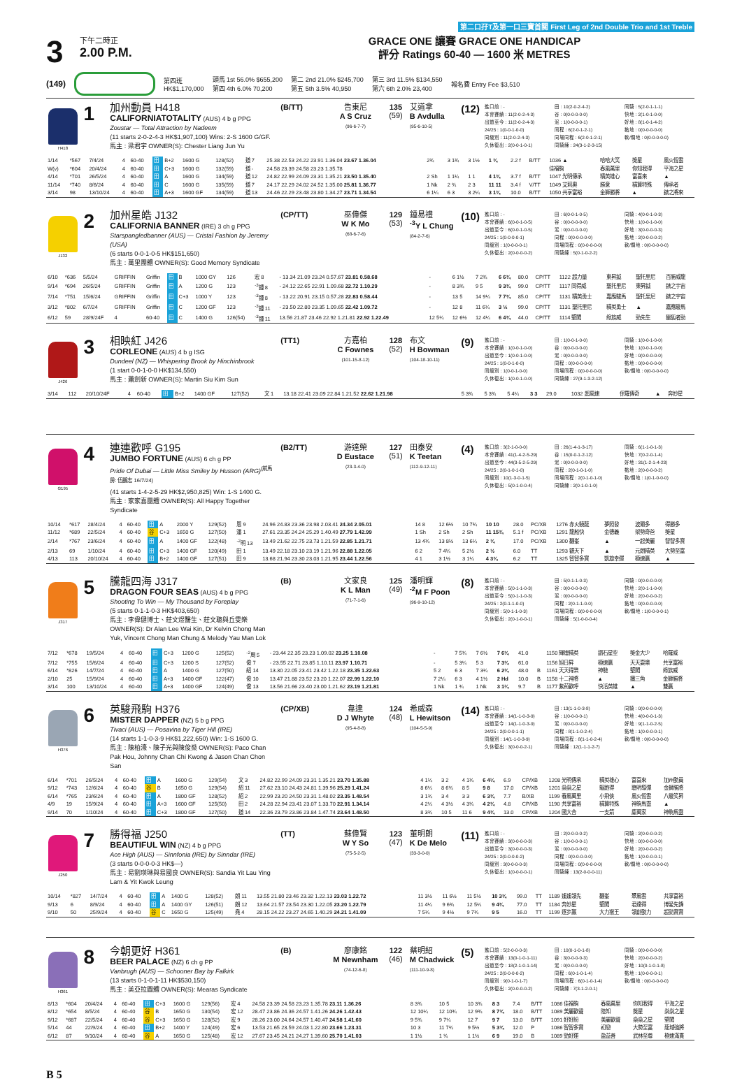第二口孖T及第一口三寶首關 First Leg of 2nd Double Trio and 1st Treble
3
下午二時正
2.00 P.M.
GRACE ONE 讓賽 GRACE ONE HANDICAP
評分 Ratings 60-40 — 1600 米 METRES
(149) 第四班
HK$1,170,000 頭馬 1st 56.0% $655,200
第四 4th 6.0% 70,200 第二 2nd 21.0% $245,700
第五 5th 3.5% 40,950 第三 3rd 11.5% $134,550
第六 6th 2.0% 23,400 報名費 Entry Fee $3,510
H418
1
加州動員 H418
CALIFORNIATOTALITY (AUS) 4 b g PPG
Zoustar — Total Attraction by Nadeem
(11 starts 2-0-2-4-3 HK$1,907,100) Wins: 2-S 1600 G/GF.
馬主 : 梁君宇 OWNER(S): Chester Liang Jun Yu
(B/TT)
告東尼
A S Cruz
(96-6-7-7)
135
(59)
艾道拿
B Avdulla
(95-6-10-5)
(12)
進口前 : -
本會賽績 : 11(2-0-2-4-3)
出道至今 : 11(2-0-2-4-3)
24/25 : 1(0-0-1-0-0)
同級別 : 11(2-0-2-4-3)
久休復出 : 2(0-0-1-0-1) 田 : 10(2-0-2-4-2)
谷 : 0(0-0-0-0-0)
泥 : 1(0-0-0-0-1)
同程 : 6(2-0-1-2-1)
同場同程 : 6(2-0-1-2-1)
同騎練 : 24(3-1-2-3-15) 同騎 : 5(2-0-1-1-1)
快地 : 2(1-0-1-0-0)
好地 : 8(1-0-1-4-2)
黏地 : 0(0-0-0-0-0)
軟/爛地 : 0(0-0-0-0-0)
| 1/14 | *567 | 7/4/24 | 4 | 60-40 | 田 | B+2 | 1600 G | 128(52) | 道 7 | 25.38 22.53 24.22 23.91 1.36.04 23.67 1.36.04 | 2¾ | 3 1¾ | 3 1½ | 1 ¾ | 2.2 f | B/TT | 1036 ▲ | 哈哈大笑 | 奬星 | 風火恆雲 |
| W(v) | *604 | 20/4/24 | 4 | 60-40 | 田 | C+3 | 1600 G | 132(59) | 道 - | 24.58 23.39 24.58 23.23 1.35.78 | | | | | | | 佳福駒 | 春風萬里 | 你知我得 | 平海之星 |
| 4/14 | *701 | 26/5/24 | 4 | 60-40 | 田 | A | 1600 G | 134(59) | 道 12 | 24.82 22.99 24.09 23.31 1.35.21 23.50 1.35.40 | 2 Sh | 1 1¼ | 1 1 | 4 1¾ | 3.7 f | B/TT | 1047 光明傳承 | 精英雄心 | 富喜來 | ▲ |
| 11/14 | *740 | 8/6/24 | 4 | 60-40 | 田 | C | 1600 G | 135(59) | 道 7 | 24.17 22.29 24.02 24.52 1.35.00 25.81 1.36.77 | 1 Nk | 2 ¾ | 2 3 | 11 11 | 3.4 f | V/TT | 1049 艾莉奧 | 勝意 | 精算特殊 | 傳承者 |
| 3/14 | 98 | 13/10/24 | 4 | 60-40 | 田 | A+3 | 1600 GF | 134(59) | 道 13 | 24.46 22.29 23.48 23.80 1.34.27 23.71 1.34.54 | 6 1¼ | 6 3 | 3 2¼ | 3 1¾ | 10.0 | B/TT | 1050 共享富裕 | 金獅勝將 | ▲ | 錶之將來 |
J132
2
加州星皓 J132
CALIFORNIA BANNER (IRE) 3 ch g PPG
Starspangledbanner (AUS) — Cristal Fashion by Jeremy (USA)
(6 starts 0-0-1-0-5 HK$151,650)
馬主 : 萬里團體 OWNER(S): Good Memory Syndicate
(CP/TT)
巫偉傑
W K Mo
(68-6-7-6)
129
(53)
鍾易禮
<sup>-3</sup>Y L Chung
(84-2-7-6)
(10)
進口前 : -
本會賽績 : 6(0-0-1-0-5)
出道至今 : 6(0-0-1-0-5)
24/25 : 1(0-0-0-0-1)
同級別 : 1(0-0-0-0-1)
久休復出 : 2(0-0-0-0-2) 田 : 6(0-0-1-0-5)
谷 : 0(0-0-0-0-0)
泥 : 0(0-0-0-0-0)
同程 : 0(0-0-0-0-0)
同場同程 : 0(0-0-0-0-0)
同騎練 : 5(0-1-0-2-2) 同騎 : 4(0-0-1-0-3)
快地 : 1(0-0-1-0-0)
好地 : 3(0-0-0-0-3)
黏地 : 2(0-0-0-0-2)
軟/爛地 : 0(0-0-0-0-0)
| 6/10 | *636 | 5/5/24 | GRIFFIN | Griffin | 田 | B | 1000 GY | 126 | 宏 8 | - 13.34 21.09 23.24 0.57.67 23.81 0.58.68 | - | 6 1½ | 7 2¾ | 6 6¾ | 80.0 | CP/TT | 1122 超力量 | 東昇鉞 | 聖托里尼 | 百勝威龍 |
| 9/14 | *694 | 26/5/24 | GRIFFIN | Griffin | 田 | A | 1200 G | 123 | <sup>-3</sup>鍾 8 | - 24.12 22.65 22.91 1.09.68 22.72 1.10.29 | - | 8 3¾ | 9 5 | 9 3¾ | 99.0 | CP/TT | 1117 同得威 | 聖托里尼 | 東昇鉞 | 錶之宇宙 |
| 7/14 | *751 | 15/6/24 | GRIFFIN | Griffin | 田 | C+3 | 1000 Y | 123 | <sup>-3</sup>鍾 8 | - 13.22 20.91 23.15 0.57.28 22.83 0.58.44 | - | 13 5 | 14 9¼ | 7 7¾ | 85.0 | CP/TT | 1131 精英勇士 | 嘉應駿馬 | 聖托里尼 | 錶之宇宙 |
| 3/12 | *802 | 6/7/24 | GRIFFIN | Griffin | 田 | C | 1200 GF | 123 | <sup>-3</sup>鍾 11 | - 23.50 22.80 23.35 1.09.65 22.42 1.09.72 | - | 12 8 | 11 6¼ | 3 ½ | 99.0 | CP/TT | 1131 聖托里尼 | 精英勇士 | ▲ | 嘉應駿馬 |
| 6/12 | 59 | 28/9/24F | 4 | 60-40 | 田 | C | 1400 G | 126(54) | <sup>-3</sup>鍾 11 | 13.56 21.87 23.46 22.92 1.21.81 22.92 1.22.49 | 12 5¼ | 12 6½ | 12 4¼ | 6 4¾ | 44.0 | CP/TT | 1114 堅闖 | 綠族威 | 勁先生 | 獵狐者勁 |
J426
3
相映紅 J426
CORLEONE (AUS) 4 b g ISG
Dundeel (NZ) — Whispering Brook by Hinchinbrook
(1 start 0-0-1-0-0 HK$134,550)
馬主 : 蕭劍新 OWNER(S): Martin Siu Kim Sun
(TT1)
方嘉柏
C Fownes
(101-15-8-12)
128
(52)
布文
H Bowman
(104-18-10-11)
(9)
進口前 : -
本會賽績 : 1(0-0-1-0-0)
出道至今 : 1(0-0-1-0-0)
24/25 : 1(0-0-1-0-0)
同級別 : 1(0-0-1-0-0)
久休復出 : 1(0-0-1-0-0) 田 : 1(0-0-1-0-0)
谷 : 0(0-0-0-0-0)
泥 : 0(0-0-0-0-0)
同程 : 0(0-0-0-0-0)
同場同程 : 0(0-0-0-0-0)
同騎練 : 27(9-1-3-2-12) 同騎 : 1(0-0-1-0-0)
快地 : 1(0-0-1-0-0)
好地 : 0(0-0-0-0-0)
黏地 : 0(0-0-0-0-0)
軟/爛地 : 0(0-0-0-0-0)
| 3/14 | 112 | 20/10/24F | 4 | 60-40 | 田 | B+2 | 1400 GF | 127(52) | 文 1 | 13.18 22.41 23.09 22.84 1.21.52 22.62 1.21.98 | 5 3¾ | 5 3¾ | 5 4¼ | 3 3 | 29.0 | | 1032 超風速 | 保羅傳奇 | ▲ | 奔妙星 |
G195
4
連連歡呼 G195
JUMBO FORTUNE (AUS) 6 ch g PP
Pride Of Dubai — Little Miss Smiley by Husson (ARG)<sup>(前馬房: 伍鵬志 16/7/24)</sup>
(41 starts 1-4-2-5-29 HK$2,950,825) Win: 1-S 1400 G.
馬主 : 家家喜團體 OWNER(S): All Happy Together Syndicate
(B2/TT)
游達榮
D Eustace
(23-3-4-0)
127
(51)
田泰安
K Teetan
(112-9-12-11)
(4)
進口前 : 3(2-1-0-0-0)
本會賽績 : 41(1-4-2-5-29)
出道至今 : 44(3-5-2-5-29)
24/25 : 2(0-1-0-1-0)
同級別 : 10(1-3-0-1-5)
久休復出 : 5(0-1-0-0-4) 田 : 26(1-4-1-3-17)
谷 : 15(0-0-1-2-12)
泥 : 0(0-0-0-0-0)
同程 : 2(0-1-0-1-0)
同場同程 : 2(0-1-0-1-0)
同騎練 : 2(0-1-0-1-0) 同騎 : 6(1-1-0-1-3)
快地 : 7(0-2-0-1-4)
好地 : 31(1-2-1-4-23)
黏地 : 2(0-0-0-0-2)
軟/爛地 : 1(0-1-0-0-0)
| 10/14 | *617 | 28/4/24 | 4 | 60-40 | 田 | A | 2000 Y | 129(52) | 恩 9 | 24.96 24.83 23.36 23.98 2.03.41 24.34 2.05.01 | 14 8 | 12 6½ | 10 7¾ | 10 10 | 28.0 | PC/XB | 1276 赤火驍龍 | 夢照發 | 波爾多 | 得勝多 |
| 11/12 | *689 | 22/5/24 | 4 | 60-40 | 谷 | C+3 | 1650 G | 127(50) | 潘 1 | 27.61 23.35 24.24 25.29 1.40.49 27.79 1.42.99 | 1 Sh | 2 Sh | 2 Sh | 11 15¾ | 5.1 f | PC/XB | 1291 龍船快 | 金德義 | 架勢奇爸 | 奬星 |
| 2/14 | *767 | 23/6/24 | 4 | 60-40 | 田 | A | 1400 GF | 122(48) | <sup>-2</sup>明 13 | 13.49 21.62 22.75 23.73 1.21.59 22.85 1.21.71 | 13 4¾ | 13 8½ | 13 6¼ | 2 ¾ | 17.0 | PC/XB | 1300 翻峯 | ▲ | 一起美麗 | 智智多寶 |
| 2/13 | 69 | 1/10/24 | 4 | 60-40 | 田 | C+3 | 1400 GF | 120(49) | 田 1 | 13.49 22.18 23.10 23.19 1.21.96 22.88 1.22.05 | 6 2 | 7 4¼ | 5 2½ | 2 ½ | 6.0 | TT | 1293 觀天下 | ▲ | 元朗精英 | 大勢至富 |
| 4/13 | 113 | 20/10/24 | 4 | 60-40 | 田 | B+2 | 1400 GF | 127(51) | 田 9 | 13.68 21.94 23.30 23.03 1.21.95 23.44 1.22.56 | 4 1 | 3 1½ | 3 1¼ | 4 3¾ | 6.2 | TT | 1325 智智多寶 | 凱旋幸運 | 極速贏 | ▲ |
J317
5
騰龍四海 J317
DRAGON FOUR SEAS (AUS) 4 b g PPG
Shooting To Win — My Thousand by Foreplay
(5 starts 0-1-1-0-3 HK$403,650)
馬主 : 李偉健博士、莊文煜醫生、莊文聰與丘雯樂 OWNER(S): Dr Alan Lee Wai Kin, Dr Kelvin Chong Man Yuk, Vincent Chong Man Chung & Melody Yau Man Lok
(B)
文家良
K L Man
(71-7-1-6)
125
(49)
潘明輝
<sup>-2</sup>M F Poon
(96-9-10-12)
(8)
進口前 : -
本會賽績 : 5(0-1-1-0-3)
出道至今 : 5(0-1-1-0-3)
24/25 : 2(0-1-1-0-0)
同級別 : 5(0-1-1-0-3)
久休復出 : 2(0-1-0-0-1) 田 : 5(0-1-1-0-3)
谷 : 0(0-0-0-0-0)
泥 : 0(0-0-0-0-0)
同程 : 2(0-1-1-0-0)
同場同程 : 0(0-0-0-0-0)
同騎練 : 5(1-0-0-0-4) 同騎 : 0(0-0-0-0-0)
快地 : 2(0-1-1-0-0)
好地 : 2(0-0-0-0-2)
黏地 : 0(0-0-0-0-0)
軟/爛地 : 1(0-0-0-0-1)
| 7/12 | *678 | 19/5/24 | 4 | 60-40 | 田 | C+3 | 1200 G | 125(52) | <sup>-2</sup>周 5 | - 23.44 22.35 23.23 1.09.02 23.25 1.10.08 | - | 7 5¾ | 7 6½ | 7 6¾ | 41.0 | | 1150 輝煌精英 | 鑽石星空 | 奬金大少 | 哈羅威 |
| 7/12 | *755 | 15/6/24 | 4 | 60-40 | 田 | C+3 | 1200 S | 127(52) | 俊 7 | - 23.55 22.71 23.85 1.10.11 23.97 1.10.71 | - | 5 3¼ | 5 3 | 7 3¾ | 61.0 | | 1156 旭日昇 | 極速贏 | 天天耍樂 | 共享富裕 |
| 6/14 | *826 | 14/7/24 | 4 | 60-40 | 田 | A | 1400 G | 127(50) | 紹 14 | 13.30 22.05 23.41 23.42 1.22.18 23.35 1.22.63 | 5 2 | 6 3 | 7 3¼ | 6 2¾ | 48.0 | B | 1161 天天得樂 | 神馳 | 堅闖 | 綠族威 |
| 2/10 | 25 | 15/9/24 | 4 | 60-40 | 田 | A+3 | 1400 GF | 122(47) | 俊 10 | 13.47 21.88 23.52 23.20 1.22.07 22.99 1.22.10 | 7 2¼ | 6 3 | 4 1½ | 2 Hd | 10.0 | B | 1158 十二神將 | ▲ | 鐵三角 | 金獅勝將 |
| 3/14 | 100 | 13/10/24 | 4 | 60-40 | 田 | A+3 | 1400 GF | 124(49) | 俊 13 | 13.56 21.66 23.40 23.00 1.21.62 23.19 1.21.81 | 1 Nk | 1 ¾ | 1 Nk | 3 1¼ | 9.7 | B | 1177 紫荊歡呼 | 快活英雄 | ▲ | 雙贏 |
H376
6
英駿飛駒 H376
MISTER DAPPER (NZ) 5 b g PPG
Tivaci (AUS) — Posavina by Tiger Hill (IRE)
(14 starts 1-1-0-3-9 HK$1,222,650) Win: 1-S 1600 G.
馬主 : 陳柏濠、陳子光與陳俊燊 OWNER(S): Paco Chan Pak Hou, Johnny Chan Chi Kwong & Jason Chan Chon San
(CP/XB)
韋達
D J Whyte
(95-4-8-8)
124
(48)
希威森
L Hewitson
(104-5-5-9)
(14)
進口前 : -
本會賽績 : 14(1-1-0-3-9)
出道至今 : 14(1-1-0-3-9)
24/25 : 2(0-0-0-1-1)
同級別 : 14(1-1-0-3-9)
久休復出 : 3(0-0-0-2-1) 田 : 13(1-1-0-3-8)
谷 : 1(0-0-0-0-1)
泥 : 0(0-0-0-0-0)
同程 : 8(1-1-0-2-4)
同場同程 : 8(1-1-0-2-4)
同騎練 : 12(1-1-1-2-7) 同騎 : 0(0-0-0-0-0)
快地 : 4(0-0-0-1-3)
好地 : 9(1-1-0-2-5)
黏地 : 1(0-0-0-0-1)
軟/爛地 : 0(0-0-0-0-0)
| 6/14 | *701 | 26/5/24 | 4 | 60-40 | 田 | A | 1600 G | 129(54) | 文 3 | 24.82 22.99 24.09 23.31 1.35.21 23.70 1.35.88 | 4 1¼ | 3 2 | 4 1¾ | 6 4¼ | 6.9 | CP/XB | 1208 光明傳承 | 精英雄心 | 富喜來 | 加州動員 |
| 9/12 | *743 | 12/6/24 | 4 | 60-40 | 谷 | B | 1650 G | 129(54) | 紹 11 | 27.62 23.10 24.43 24.81 1.39.96 25.29 1.41.24 | 8 6¼ | 8 6¾ | 8 5 | 9 8 | 17.0 | CP/XB | 1201 燊燊之星 | 驅跑得 | 聰明導彈 | 金獅勝將 |
| 6/14 | *765 | 23/6/24 | 4 | 60-40 | 田 | A | 1800 GF | 128(52) | 紹 2 | 22.99 23.20 24.50 23.31 1.48.02 23.35 1.48.54 | 3 1¾ | 3 4 | 3 3 | 6 3¾ | 7.7 | B/XB | 1199 春風萬里 | 小飛俠 | 風火恆雲 | 八駿笑昇 |
| 4/9 | 19 | 15/9/24 | 4 | 60-40 | 田 | A+3 | 1600 GF | 125(50) | 田 2 | 24.28 22.94 23.41 23.07 1.33.70 22.91 1.34.14 | 4 2¼ | 4 3½ | 4 3¾ | 4 2¾ | 4.8 | CP/XB | 1190 共享富裕 | 精算特殊 | 神駒馬靈 | ▲ |
| 9/14 | 70 | 1/10/24 | 4 | 60-40 | 田 | C+3 | 1800 GF | 127(50) | 道 14 | 22.36 23.79 23.86 23.84 1.47.74 23.64 1.48.50 | 8 3¾ | 10 5 | 11 6 | 9 4¾ | 13.0 | CP/XB | 1204 國大合 | 一支箭 | 慶萬家 | 神駒馬靈 |
J250
7
勝得福 J250
BEAUTIFUL WIN (NZ) 4 b g PPG
Ace High (AUS) — Sinnfonia (IRE) by Sinndar (IRE)
(3 starts 0-0-0-0-3 HK$—)
馬主 : 易劉瑛琳與易國良 OWNER(S): Sandia Yit Lau Ying Lam & Yit Kwok Leung
(TT)
蘇偉賢
W Y So
(75-5-2-5)
123
(47)
董明朗
K De Melo
(33-3-0-0)
(11)
進口前 : -
本會賽績 : 3(0-0-0-0-3)
出道至今 : 3(0-0-0-0-3)
24/25 : 2(0-0-0-0-2)
同級別 : 3(0-0-0-0-3)
久休復出 : 1(0-0-0-0-1) 田 : 2(0-0-0-0-2)
谷 : 1(0-0-0-0-1)
泥 : 0(0-0-0-0-0)
同程 : 0(0-0-0-0-0)
同場同程 : 0(0-0-0-0-0)
同騎練 : 13(2-0-0-0-11) 同騎 : 2(0-0-0-0-2)
快地 : 0(0-0-0-0-0)
好地 : 2(0-0-0-0-2)
黏地 : 1(0-0-0-0-1)
軟/爛地 : 0(0-0-0-0-0)
| 10/14 | *827 | 14/7/24 | 4 | 60-40 | 田 | A | 1400 G | 128(52) | 朗 11 | 13.55 21.80 23.46 23.32 1.22.13 23.03 1.22.72 | 11 3½ | 11 6½ | 11 5½ | 10 3¾ | 99.0 | TT | 1189 遙遙領先 | 翻峯 | 聚風雲 | 共享富裕 |
| 9/13 | 6 | 8/9/24 | 4 | 60-40 | 田 | A | 1400 GY | 126(51) | 朗 12 | 13.64 21.57 23.54 23.30 1.22.05 23.20 1.22.79 | 11 4¼ | 9 6¾ | 12 5¼ | 9 4¾ | 77.0 | TT | 1184 奔妙星 | 堅闖 | 君達得 | 博愛先鋒 |
| 9/10 | 50 | 25/9/24 | 4 | 60-40 | 谷 | C | 1650 G | 125(49) | 堯 4 | 28.15 24.22 23.27 24.65 1.40.29 24.21 1.41.09 | 7 5¼ | 9 4½ | 9 7¾ | 9 5 | 16.0 | TT | 1199 逐步贏 | 大力猴王 | 領創動力 | 超勁寶寶 |
H361
8
今朝更好 H361
BEER PALACE (NZ) 6 ch g PP
Vanbrugh (AUS) — Schooner Bay by Falkirk
(13 starts 0-1-0-1-11 HK$530,150)
馬主 : 美亞拉圖體 OWNER(S): Mearas Syndicate
(B)
廖康銘
M Newnham
(74-12-6-8)
122
(46)
蔡明紹
M Chadwick
(111-10-9-8)
(5)
進口前 : 5(2-0-0-0-3)
本會賽績 : 13(0-1-0-1-11)
出道至今 : 18(2-1-0-1-14)
24/25 : 2(0-0-0-0-2)
同級別 : 9(0-1-0-1-7)
久休復出 : 2(0-0-0-0-2) 田 : 10(0-1-0-1-8)
谷 : 3(0-0-0-0-3)
泥 : 0(0-0-0-0-0)
同程 : 6(0-1-0-1-4)
同場同程 : 6(0-1-0-1-4)
同騎練 : 7(3-1-2-0-1) 同騎 : 0(0-0-0-0-0)
快地 : 2(0-0-0-0-2)
好地 : 10(0-1-0-1-8)
黏地 : 1(0-0-0-0-1)
軟/爛地 : 0(0-0-0-0-0)
| 8/13 | *604 | 20/4/24 | 4 | 60-40 | 田 | C+3 | 1600 G | 129(56) | 宏 4 | 24.58 23.39 24.58 23.23 1.35.78 23.11 1.36.26 | 8 3¾ | 10 5 | 10 3¾ | 8 3 | 7.4 | B/TT | 1086 佳福駒 | 春風萬里 | 你知我得 | 平海之星 |
| 8/12 | *654 | 8/5/24 | 4 | 60-40 | 谷 | B | 1650 G | 130(54) | 宏 12 | 28.47 23.86 24.36 24.57 1.41.26 24.26 1.42.43 | 12 10¼ | 12 10¾ | 12 9¾ | 8 7¾ | 18.0 | B/TT | 1089 美麗歡聲 | 陸知 | 奬星 | 燊燊之星 |
| 9/12 | *687 | 22/5/24 | 4 | 60-40 | 谷 | C+3 | 1650 G | 128(52) | 宏 9 | 28.26 23.00 24.64 24.57 1.40.47 24.58 1.41.60 | 9 5¾ | 9 7¼ | 12 7 | 9 7 | 13.0 | B/TT | 1091 好好紛 | 美麗歡聲 | 燊燊之星 | 堅闖 |
| 5/14 | 44 | 22/9/24 | 4 | 60-40 | 田 | B+2 | 1400 Y | 124(49) | 宏 6 | 13.53 21.65 23.59 24.03 1.22.80 23.66 1.23.31 | 10 3 | 11 7¾ | 9 5½ | 5 3¾ | 12.0 | P | 1086 智智多寶 | 初戀 | 大勢至富 | 龍城強將 |
| 6/12 | 87 | 9/10/24 | 4 | 60-40 | 谷 | A | 1650 G | 125(48) | 宏 12 | 27.67 23.45 24.21 24.27 1.39.60 25.70 1.41.03 | 1 1½ | 1 ¾ | 1 1½ | 6 9 | 19.0 | B | 1089 勁好運 | 盈益善 | 武林至尊 | 極速滿貫 |
B 5